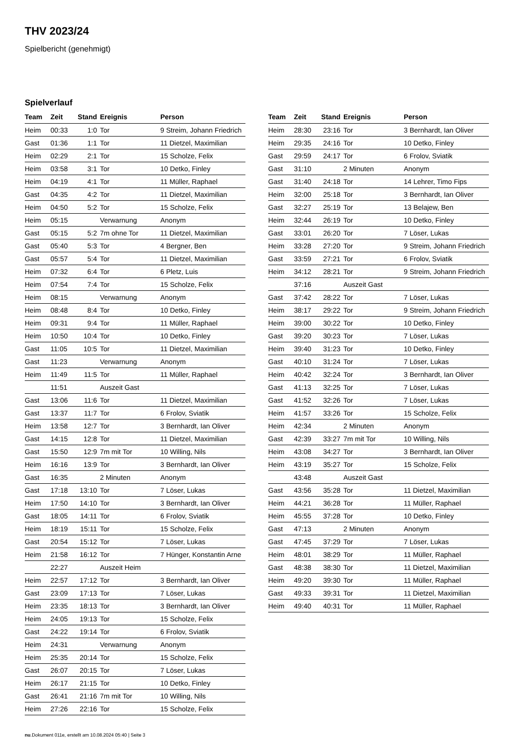THV 2023/24
Spielbericht (genehmigt)
Spielverlauf
| Team | Zeit | Stand | Ereignis | Person |
| --- | --- | --- | --- | --- |
| Heim | 00:33 | 1:0 | Tor | 9 Streim, Johann Friedrich |
| Gast | 01:36 | 1:1 | Tor | 11 Dietzel, Maximilian |
| Heim | 02:29 | 2:1 | Tor | 15 Scholze, Felix |
| Heim | 03:58 | 3:1 | Tor | 10 Detko, Finley |
| Heim | 04:19 | 4:1 | Tor | 11 Müller, Raphael |
| Gast | 04:35 | 4:2 | Tor | 11 Dietzel, Maximilian |
| Heim | 04:50 | 5:2 | Tor | 15 Scholze, Felix |
| Heim | 05:15 | | Verwarnung | Anonym |
| Gast | 05:15 | 5:2 | 7m ohne Tor | 11 Dietzel, Maximilian |
| Gast | 05:40 | 5:3 | Tor | 4 Bergner, Ben |
| Gast | 05:57 | 5:4 | Tor | 11 Dietzel, Maximilian |
| Heim | 07:32 | 6:4 | Tor | 6 Pletz, Luis |
| Heim | 07:54 | 7:4 | Tor | 15 Scholze, Felix |
| Heim | 08:15 | | Verwarnung | Anonym |
| Heim | 08:48 | 8:4 | Tor | 10 Detko, Finley |
| Heim | 09:31 | 9:4 | Tor | 11 Müller, Raphael |
| Heim | 10:50 | 10:4 | Tor | 10 Detko, Finley |
| Gast | 11:05 | 10:5 | Tor | 11 Dietzel, Maximilian |
| Gast | 11:23 | | Verwarnung | Anonym |
| Heim | 11:49 | 11:5 | Tor | 11 Müller, Raphael |
| | 11:51 | | Auszeit Gast | |
| Gast | 13:06 | 11:6 | Tor | 11 Dietzel, Maximilian |
| Gast | 13:37 | 11:7 | Tor | 6 Frolov, Sviatik |
| Heim | 13:58 | 12:7 | Tor | 3 Bernhardt, Ian Oliver |
| Gast | 14:15 | 12:8 | Tor | 11 Dietzel, Maximilian |
| Gast | 15:50 | 12:9 | 7m mit Tor | 10 Willing, Nils |
| Heim | 16:16 | 13:9 | Tor | 3 Bernhardt, Ian Oliver |
| Gast | 16:35 | | 2 Minuten | Anonym |
| Gast | 17:18 | 13:10 | Tor | 7 Löser, Lukas |
| Heim | 17:50 | 14:10 | Tor | 3 Bernhardt, Ian Oliver |
| Gast | 18:05 | 14:11 | Tor | 6 Frolov, Sviatik |
| Heim | 18:19 | 15:11 | Tor | 15 Scholze, Felix |
| Gast | 20:54 | 15:12 | Tor | 7 Löser, Lukas |
| Heim | 21:58 | 16:12 | Tor | 7 Hünger, Konstantin Arne |
| | 22:27 | | Auszeit Heim | |
| Heim | 22:57 | 17:12 | Tor | 3 Bernhardt, Ian Oliver |
| Gast | 23:09 | 17:13 | Tor | 7 Löser, Lukas |
| Heim | 23:35 | 18:13 | Tor | 3 Bernhardt, Ian Oliver |
| Heim | 24:05 | 19:13 | Tor | 15 Scholze, Felix |
| Gast | 24:22 | 19:14 | Tor | 6 Frolov, Sviatik |
| Heim | 24:31 | | Verwarnung | Anonym |
| Heim | 25:35 | 20:14 | Tor | 15 Scholze, Felix |
| Gast | 26:07 | 20:15 | Tor | 7 Löser, Lukas |
| Heim | 26:17 | 21:15 | Tor | 10 Detko, Finley |
| Gast | 26:41 | 21:16 | 7m mit Tor | 10 Willing, Nils |
| Heim | 27:26 | 22:16 | Tor | 15 Scholze, Felix |
| Team | Zeit | Stand | Ereignis | Person |
| --- | --- | --- | --- | --- |
| Heim | 28:30 | 23:16 | Tor | 3 Bernhardt, Ian Oliver |
| Heim | 29:35 | 24:16 | Tor | 10 Detko, Finley |
| Gast | 29:59 | 24:17 | Tor | 6 Frolov, Sviatik |
| Gast | 31:10 | | 2 Minuten | Anonym |
| Gast | 31:40 | 24:18 | Tor | 14 Lehrer, Timo Fips |
| Heim | 32:00 | 25:18 | Tor | 3 Bernhardt, Ian Oliver |
| Gast | 32:27 | 25:19 | Tor | 13 Belajew, Ben |
| Heim | 32:44 | 26:19 | Tor | 10 Detko, Finley |
| Gast | 33:01 | 26:20 | Tor | 7 Löser, Lukas |
| Heim | 33:28 | 27:20 | Tor | 9 Streim, Johann Friedrich |
| Gast | 33:59 | 27:21 | Tor | 6 Frolov, Sviatik |
| Heim | 34:12 | 28:21 | Tor | 9 Streim, Johann Friedrich |
| | 37:16 | | Auszeit Gast | |
| Gast | 37:42 | 28:22 | Tor | 7 Löser, Lukas |
| Heim | 38:17 | 29:22 | Tor | 9 Streim, Johann Friedrich |
| Heim | 39:00 | 30:22 | Tor | 10 Detko, Finley |
| Gast | 39:20 | 30:23 | Tor | 7 Löser, Lukas |
| Heim | 39:40 | 31:23 | Tor | 10 Detko, Finley |
| Gast | 40:10 | 31:24 | Tor | 7 Löser, Lukas |
| Heim | 40:42 | 32:24 | Tor | 3 Bernhardt, Ian Oliver |
| Gast | 41:13 | 32:25 | Tor | 7 Löser, Lukas |
| Gast | 41:52 | 32:26 | Tor | 7 Löser, Lukas |
| Heim | 41:57 | 33:26 | Tor | 15 Scholze, Felix |
| Heim | 42:34 | | 2 Minuten | Anonym |
| Gast | 42:39 | 33:27 | 7m mit Tor | 10 Willing, Nils |
| Heim | 43:08 | 34:27 | Tor | 3 Bernhardt, Ian Oliver |
| Heim | 43:19 | 35:27 | Tor | 15 Scholze, Felix |
| | 43:48 | | Auszeit Gast | |
| Gast | 43:56 | 35:28 | Tor | 11 Dietzel, Maximilian |
| Heim | 44:21 | 36:28 | Tor | 11 Müller, Raphael |
| Heim | 45:55 | 37:28 | Tor | 10 Detko, Finley |
| Gast | 47:13 | | 2 Minuten | Anonym |
| Gast | 47:45 | 37:29 | Tor | 7 Löser, Lukas |
| Heim | 48:01 | 38:29 | Tor | 11 Müller, Raphael |
| Gast | 48:38 | 38:30 | Tor | 11 Dietzel, Maximilian |
| Heim | 49:20 | 39:30 | Tor | 11 Müller, Raphael |
| Gast | 49:33 | 39:31 | Tor | 11 Dietzel, Maximilian |
| Heim | 49:40 | 40:31 | Tor | 11 Müller, Raphael |
nu.Dokument 011e, erstellt am 10.08.2024 05:40 | Seite 3